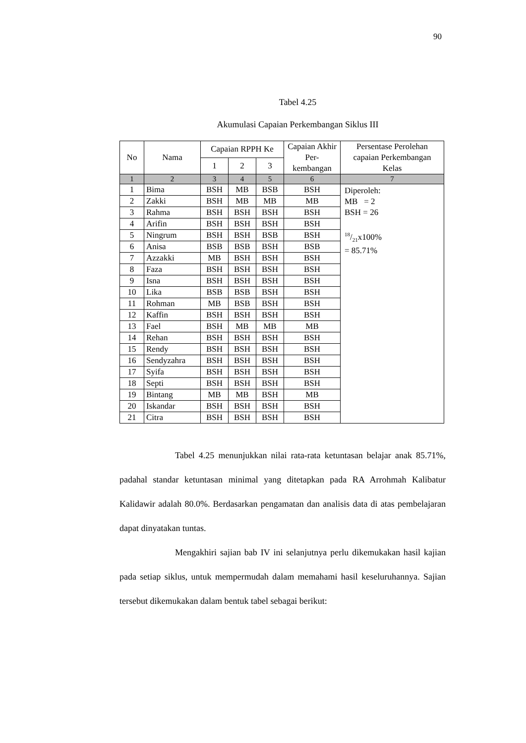90
Tabel 4.25
Akumulasi Capaian Perkembangan Siklus III
| No | Nama | Capaian RPPH Ke | | | Capaian Akhir Per-kembangan | Persentase Perolehan capaian Perkembangan Kelas |
| --- | --- | --- | --- | --- | --- | --- |
| | | 1 | 2 | 3 | | |
| 1 | 2 | 3 | 4 | 5 | 6 | 7 |
| 1 | Bima | BSH | MB | BSB | BSH | Diperoleh: MB = 2 BSH = 26 18/21x100% = 85.71% |
| 2 | Zakki | BSH | MB | MB | MB | |
| 3 | Rahma | BSH | BSH | BSH | BSH | |
| 4 | Arifin | BSH | BSH | BSH | BSH | |
| 5 | Ningrum | BSH | BSH | BSB | BSH | |
| 6 | Anisa | BSB | BSB | BSH | BSB | |
| 7 | Azzakki | MB | BSH | BSH | BSH | |
| 8 | Faza | BSH | BSH | BSH | BSH | |
| 9 | Isna | BSH | BSH | BSH | BSH | |
| 10 | Lika | BSB | BSB | BSH | BSH | |
| 11 | Rohman | MB | BSB | BSH | BSH | |
| 12 | Kaffin | BSH | BSH | BSH | BSH | |
| 13 | Fael | BSH | MB | MB | MB | |
| 14 | Rehan | BSH | BSH | BSH | BSH | |
| 15 | Rendy | BSH | BSH | BSH | BSH | |
| 16 | Sendyzahra | BSH | BSH | BSH | BSH | |
| 17 | Syifa | BSH | BSH | BSH | BSH | |
| 18 | Septi | BSH | BSH | BSH | BSH | |
| 19 | Bintang | MB | MB | BSH | MB | |
| 20 | Iskandar | BSH | BSH | BSH | BSH | |
| 21 | Citra | BSH | BSH | BSH | BSH | |
Tabel 4.25 menunjukkan nilai rata-rata ketuntasan belajar anak 85.71%, padahal standar ketuntasan minimal yang ditetapkan pada RA Arrohmah Kalibatur Kalidawir adalah 80.0%. Berdasarkan pengamatan dan analisis data di atas pembelajaran dapat dinyatakan tuntas.
Mengakhiri sajian bab IV ini selanjutnya perlu dikemukakan hasil kajian pada setiap siklus, untuk mempermudah dalam memahami hasil keseluruhannya. Sajian tersebut dikemukakan dalam bentuk tabel sebagai berikut: